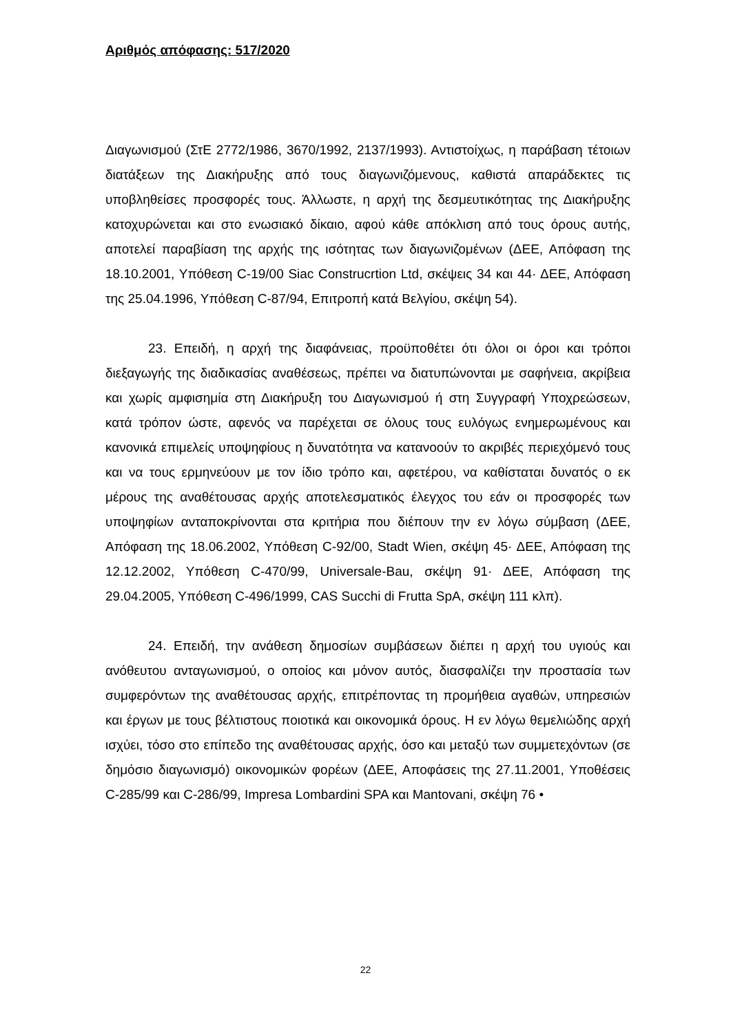Αριθμός απόφασης: 517/2020
Διαγωνισμού (ΣτΕ 2772/1986, 3670/1992, 2137/1993). Αντιστοίχως, η παράβαση τέτοιων διατάξεων της Διακήρυξης από τους διαγωνιζόμενους, καθιστά απαράδεκτες τις υποβληθείσες προσφορές τους. Άλλωστε, η αρχή της δεσμευτικότητας της Διακήρυξης κατοχυρώνεται και στο ενωσιακό δίκαιο, αφού κάθε απόκλιση από τους όρους αυτής, αποτελεί παραβίαση της αρχής της ισότητας των διαγωνιζομένων (ΔΕΕ, Απόφαση της 18.10.2001, Υπόθεση C-19/00 Siac Construcrtion Ltd, σκέψεις 34 και 44· ΔΕΕ, Απόφαση της 25.04.1996, Υπόθεση C-87/94, Επιτροπή κατά Βελγίου, σκέψη 54).
23. Επειδή, η αρχή της διαφάνειας, προϋποθέτει ότι όλοι οι όροι και τρόποι διεξαγωγής της διαδικασίας αναθέσεως, πρέπει να διατυπώνονται με σαφήνεια, ακρίβεια και χωρίς αμφισημία στη Διακήρυξη του Διαγωνισμού ή στη Συγγραφή Υποχρεώσεων, κατά τρόπον ώστε, αφενός να παρέχεται σε όλους τους ευλόγως ενημερωμένους και κανονικά επιμελείς υποψηφίους η δυνατότητα να κατανοούν το ακριβές περιεχόμενό τους και να τους ερμηνεύουν με τον ίδιο τρόπο και, αφετέρου, να καθίσταται δυνατός ο εκ μέρους της αναθέτουσας αρχής αποτελεσματικός έλεγχος του εάν οι προσφορές των υποψηφίων ανταποκρίνονται στα κριτήρια που διέπουν την εν λόγω σύμβαση (ΔΕΕ, Απόφαση της 18.06.2002, Υπόθεση C-92/00, Stadt Wien, σκέψη 45· ΔΕΕ, Απόφαση της 12.12.2002, Υπόθεση C-470/99, Universale-Bau, σκέψη 91· ΔΕΕ, Απόφαση της 29.04.2005, Υπόθεση C-496/1999, CAS Succhi di Frutta SpA, σκέψη 111 κλπ).
24. Επειδή, την ανάθεση δημοσίων συμβάσεων διέπει η αρχή του υγιούς και ανόθευτου ανταγωνισμού, ο οποίος και μόνον αυτός, διασφαλίζει την προστασία των συμφερόντων της αναθέτουσας αρχής, επιτρέποντας τη προμήθεια αγαθών, υπηρεσιών και έργων με τους βέλτιστους ποιοτικά και οικονομικά όρους. Η εν λόγω θεμελιώδης αρχή ισχύει, τόσο στο επίπεδο της αναθέτουσας αρχής, όσο και μεταξύ των συμμετεχόντων (σε δημόσιο διαγωνισμό) οικονομικών φορέων (ΔΕΕ, Αποφάσεις της 27.11.2001, Υποθέσεις C-285/99 και C-286/99, Impresa Lombardini SPA και Mantovani, σκέψη 76 •
22